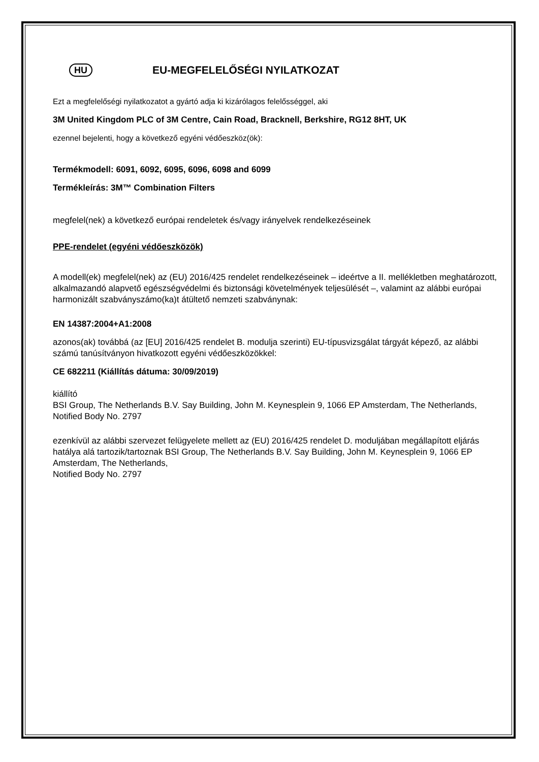HU EU-MEGFELELŐSÉGI NYILATKOZAT
Ezt a megfelelőségi nyilatkozatot a gyártó adja ki kizárólagos felelősséggel, aki
3M United Kingdom PLC of 3M Centre, Cain Road, Bracknell, Berkshire, RG12 8HT, UK
ezennel bejelenti, hogy a következő egyéni védőeszköz(ök):
Termékmodell: 6091, 6092, 6095, 6096, 6098 and 6099
Termékleírás: 3M™ Combination Filters
megfelel(nek) a következő európai rendeletek és/vagy irányelvek rendelkezéseinek
PPE-rendelet (egyéni védőeszközök)
A modell(ek) megfelel(nek) az (EU) 2016/425 rendelet rendelkezéseinek – ideértve a II. mellékletben meghatározott, alkalmazandó alapvető egészségvédelmi és biztonsági követelmények teljesülését –, valamint az alábbi európai harmonizált szabványszámo(ka)t átültető nemzeti szabványnak:
EN 14387:2004+A1:2008
azonos(ak) továbbá (az [EU] 2016/425 rendelet B. modulja szerinti) EU-típusvizsgálat tárgyát képező, az alábbi számú tanúsítványon hivatkozott egyéni védőeszközökkel:
CE 682211 (Kiállítás dátuma: 30/09/2019)
kiállító
BSI Group, The Netherlands B.V. Say Building, John M. Keynesplein 9, 1066 EP Amsterdam, The Netherlands, Notified Body No. 2797
ezenkívül az alábbi szervezet felügyelete mellett az (EU) 2016/425 rendelet D. moduljában megállapított eljárás hatálya alá tartozik/tartoznak BSI Group, The Netherlands B.V. Say Building, John M. Keynesplein 9, 1066 EP Amsterdam, The Netherlands,
Notified Body No. 2797